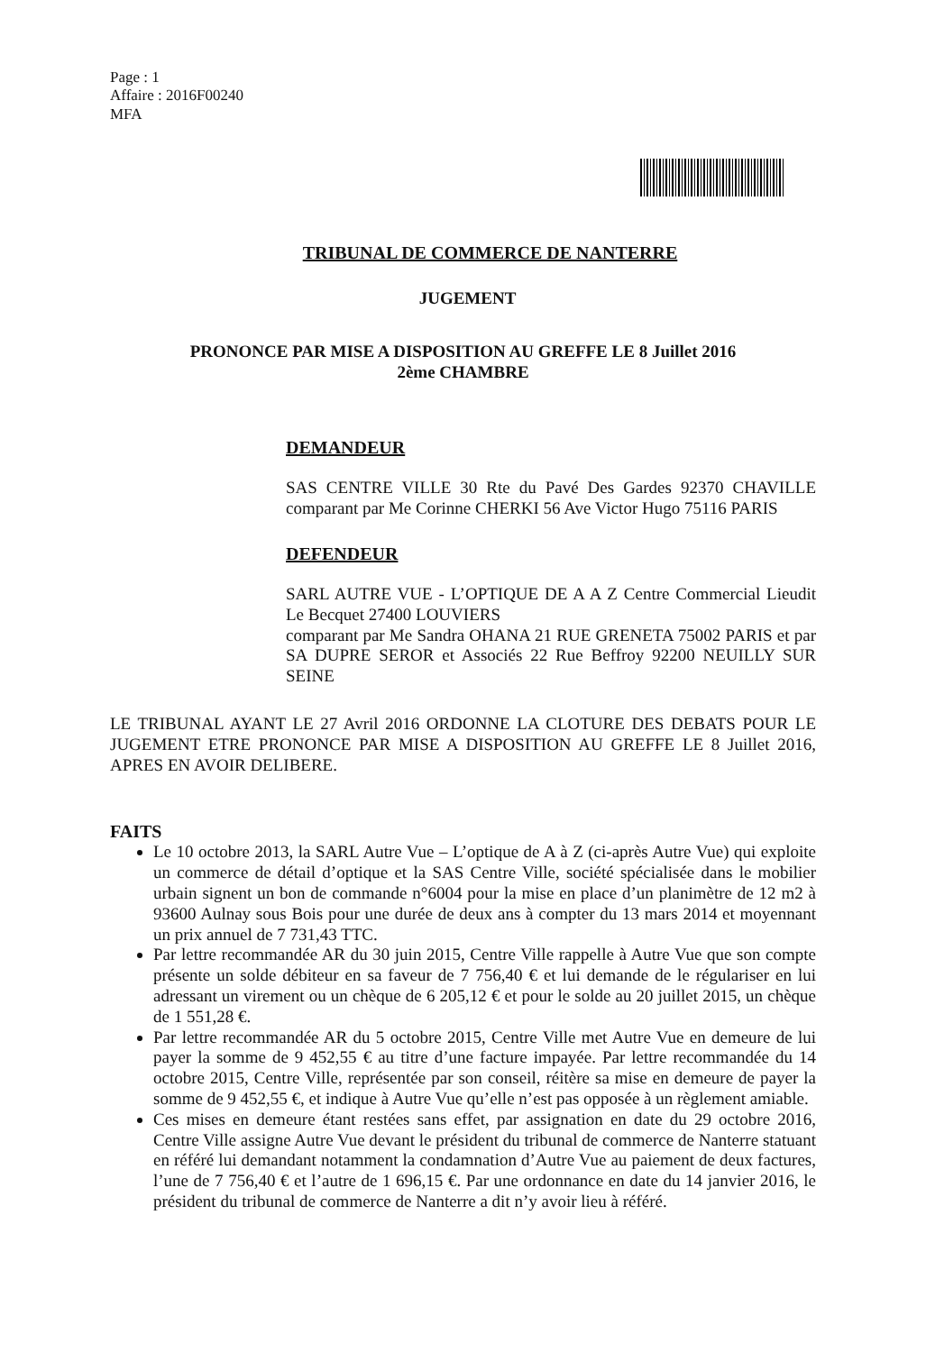Page : 1
Affaire : 2016F00240
MFA
TRIBUNAL DE COMMERCE DE NANTERRE
JUGEMENT
PRONONCE PAR MISE A DISPOSITION AU GREFFE LE 8 Juillet 2016
2ème CHAMBRE
DEMANDEUR
SAS CENTRE VILLE 30 Rte du Pavé Des Gardes 92370 CHAVILLE comparant par Me Corinne CHERKI 56 Ave Victor Hugo 75116 PARIS
DEFENDEUR
SARL AUTRE VUE - L’OPTIQUE DE A A Z Centre Commercial Lieudit Le Becquet 27400 LOUVIERS
comparant par Me Sandra OHANA 21 RUE GRENETA 75002 PARIS et par SA DUPRE SEROR et Associés 22 Rue Beffroy 92200 NEUILLY SUR SEINE
LE TRIBUNAL AYANT LE 27 Avril 2016 ORDONNE LA CLOTURE DES DEBATS POUR LE JUGEMENT ETRE PRONONCE PAR MISE A DISPOSITION AU GREFFE LE 8 Juillet 2016, APRES EN AVOIR DELIBERE.
FAITS
Le 10 octobre 2013, la SARL Autre Vue – L’optique de A à Z (ci-après Autre Vue) qui exploite un commerce de détail d’optique et la SAS Centre Ville, société spécialisée dans le mobilier urbain signent un bon de commande n°6004 pour la mise en place d’un planimètre de 12 m2 à 93600 Aulnay sous Bois pour une durée de deux ans à compter du 13 mars 2014 et moyennant un prix annuel de 7 731,43 TTC.
Par lettre recommandée AR du 30 juin 2015, Centre Ville rappelle à Autre Vue que son compte présente un solde débiteur en sa faveur de 7 756,40 € et lui demande de le régulariser en lui adressant un virement ou un chèque de 6 205,12 € et pour le solde au 20 juillet 2015, un chèque de 1 551,28 €.
Par lettre recommandée AR du 5 octobre 2015, Centre Ville met Autre Vue en demeure de lui payer la somme de 9 452,55 € au titre d’une facture impayée. Par lettre recommandée du 14 octobre 2015, Centre Ville, représentée par son conseil, réitère sa mise en demeure de payer la somme de 9 452,55 €, et indique à Autre Vue qu’elle n’est pas opposée à un règlement amiable.
Ces mises en demeure étant restées sans effet, par assignation en date du 29 octobre 2016, Centre Ville assigne Autre Vue devant le président du tribunal de commerce de Nanterre statuant en référé lui demandant notamment la condamnation d’Autre Vue au paiement de deux factures, l’une de 7 756,40 € et l’autre de 1 696,15 €. Par une ordonnance en date du 14 janvier 2016, le président du tribunal de commerce de Nanterre a dit n’y avoir lieu à référé.